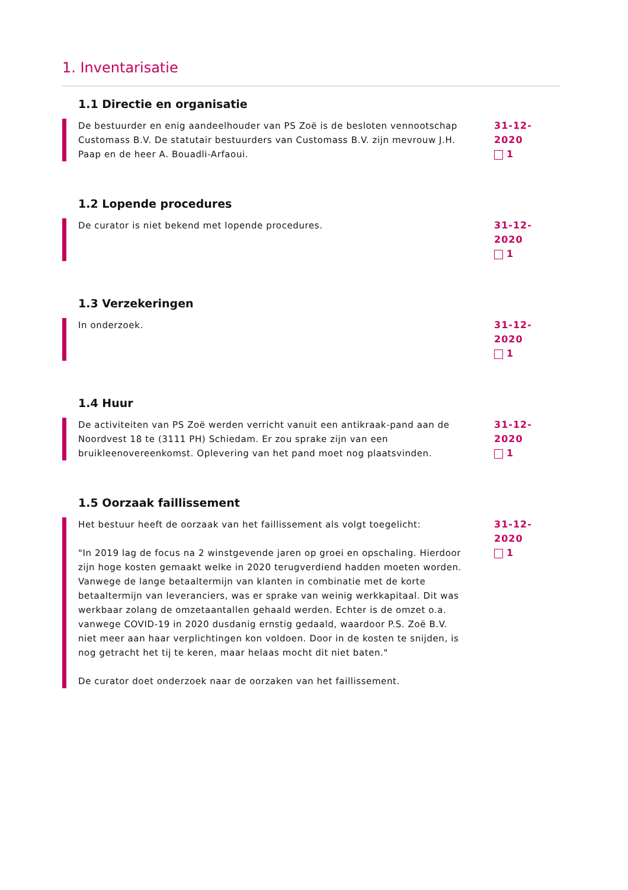1. Inventarisatie
1.1 Directie en organisatie
De bestuurder en enig aandeelhouder van PS Zoë is de besloten vennootschap Customass B.V. De statutair bestuurders van Customass B.V. zijn mevrouw J.H. Paap en de heer A. Bouadli-Arfaoui.
31-12-2020
1
1.2 Lopende procedures
De curator is niet bekend met lopende procedures. 31-12-2020
1
1.3 Verzekeringen
In onderzoek. 31-12-2020
1
1.4 Huur
De activiteiten van PS Zoë werden verricht vanuit een antikraak-pand aan de Noordvest 18 te (3111 PH) Schiedam. Er zou sprake zijn van een bruikleenovereenkomst. Oplevering van het pand moet nog plaatsvinden.
31-12-2020
1
1.5 Oorzaak faillissement
Het bestuur heeft de oorzaak van het faillissement als volgt toegelicht:
"In 2019 lag de focus na 2 winstgevende jaren op groei en opschaling. Hierdoor zijn hoge kosten gemaakt welke in 2020 terugverdiend hadden moeten worden. Vanwege de lange betaaltermijn van klanten in combinatie met de korte betaaltermijn van leveranciers, was er sprake van weinig werkkapitaal. Dit was werkbaar zolang de omzetaantallen gehaald werden. Echter is de omzet o.a. vanwege COVID-19 in 2020 dusdanig ernstig gedaald, waardoor P.S. Zoë B.V. niet meer aan haar verplichtingen kon voldoen. Door in de kosten te snijden, is nog getracht het tij te keren, maar helaas mocht dit niet baten."
De curator doet onderzoek naar de oorzaken van het faillissement.
31-12-2020
1